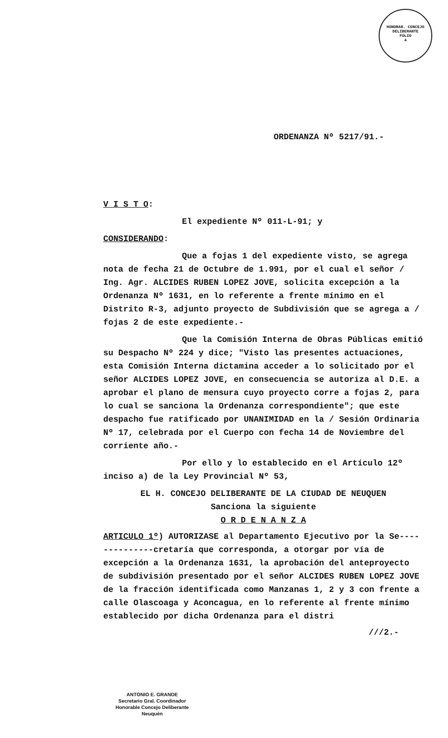HONORAB. CONCEJO DELIBERANTE
FOLIO
4
ORDENANZA Nº 5217/91.-
V I S T O:
El expediente Nº 011-L-91; y
CONSIDERANDO:
Que a fojas 1 del expediente visto, se agrega nota de fecha 21 de Octubre de 1.991, por el cual el señor / Ing. Agr. ALCIDES RUBEN LOPEZ JOVE, solicita excepción a la Ordenanza Nº 1631, en lo referente a frente mínimo en el Distrito R-3, adjunto proyecto de Subdivisión que se agrega a / fojas 2 de este expediente.-
Que la Comisión Interna de Obras Públicas emitió su Despacho Nº 224 y dice; "Visto las presentes actuaciones, esta Comisión Interna dictamina acceder a lo solicitado por el señor ALCIDES LOPEZ JOVE, en consecuencia se autoriza al D.E. a aprobar el plano de mensura cuyo proyecto corre a fojas 2, para lo cual se sanciona la Ordenanza correspondiente"; que este despacho fue ratificado por UNANIMIDAD en la / Sesión Ordinaria Nº 17, celebrada por el Cuerpo con fecha 14 de Noviembre del corriente año.-
Por ello y lo establecido en el Artículo 12º inciso a) de la Ley Provincial Nº 53,
EL H. CONCEJO DELIBERANTE DE LA CIUDAD DE NEUQUEN
Sanciona la siguiente
O R D E N A N Z A
ARTICULO 1º) AUTORIZASE al Departamento Ejecutivo por la Se--------------cretaría que corresponda, a otorgar por vía de excepción a la Ordenanza 1631, la aprobación del anteproyecto de subdivisión presentado por el señor ALCIDES RUBEN LOPEZ JOVE de la fracción identificada como Manzanas 1, 2 y 3 con frente a calle Olascoaga y Aconcagua, en lo referente al frente mínimo establecido por dicha Ordenanza para el distri
///2.-
ANTONIO E. GRANDE
Secretario Gral. Coordinador
Honorable Concejo Deliberante
Neuquén